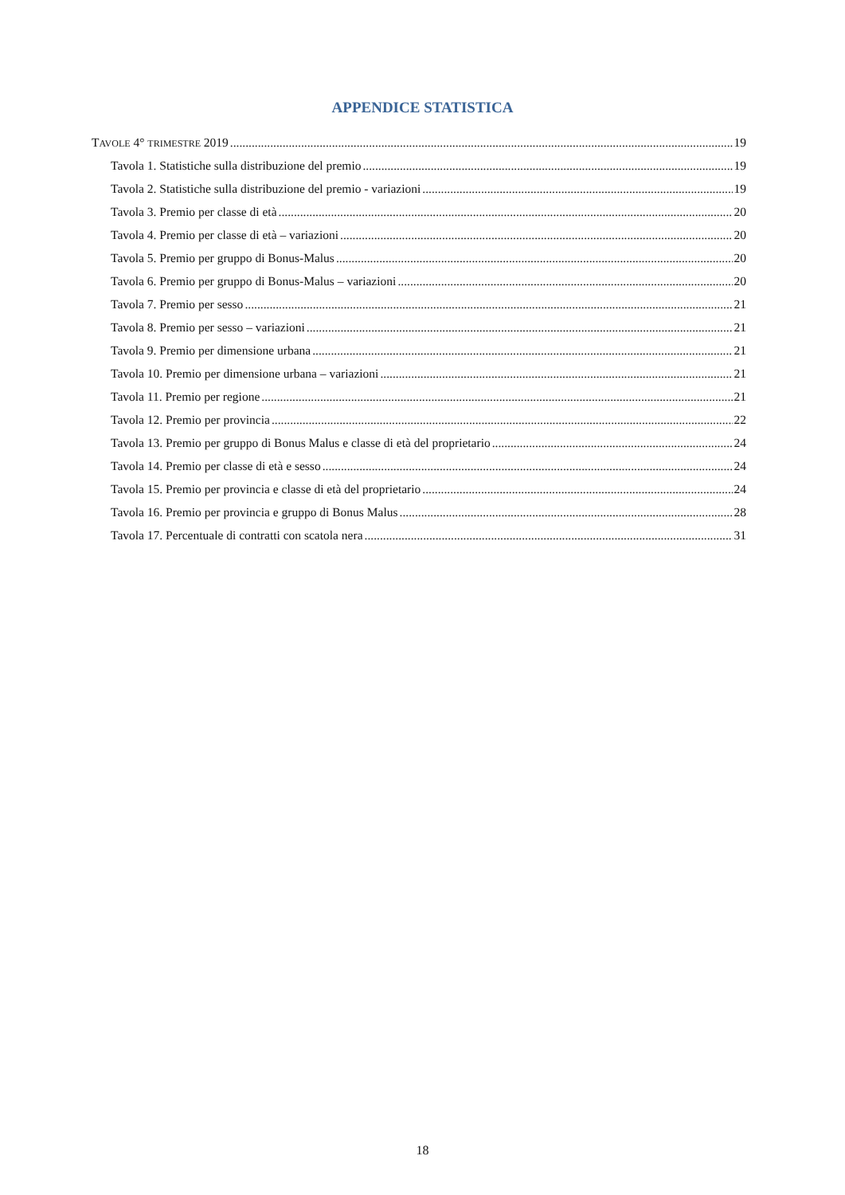APPENDICE STATISTICA
TAVOLE 4° TRIMESTRE 2019 19
Tavola 1. Statistiche sulla distribuzione del premio 19
Tavola 2. Statistiche sulla distribuzione del premio - variazioni 19
Tavola 3. Premio per classe di età 20
Tavola 4. Premio per classe di età – variazioni 20
Tavola 5. Premio per gruppo di Bonus-Malus 20
Tavola 6. Premio per gruppo di Bonus-Malus – variazioni 20
Tavola 7. Premio per sesso 21
Tavola 8. Premio per sesso – variazioni 21
Tavola 9. Premio per dimensione urbana 21
Tavola 10. Premio per dimensione urbana – variazioni 21
Tavola 11. Premio per regione 21
Tavola 12. Premio per provincia 22
Tavola 13. Premio per gruppo di Bonus Malus e classe di età del proprietario 24
Tavola 14. Premio per classe di età e sesso 24
Tavola 15. Premio per provincia e classe di età del proprietario 24
Tavola 16. Premio per provincia e gruppo di Bonus Malus 28
Tavola 17. Percentuale di contratti con scatola nera 31
18